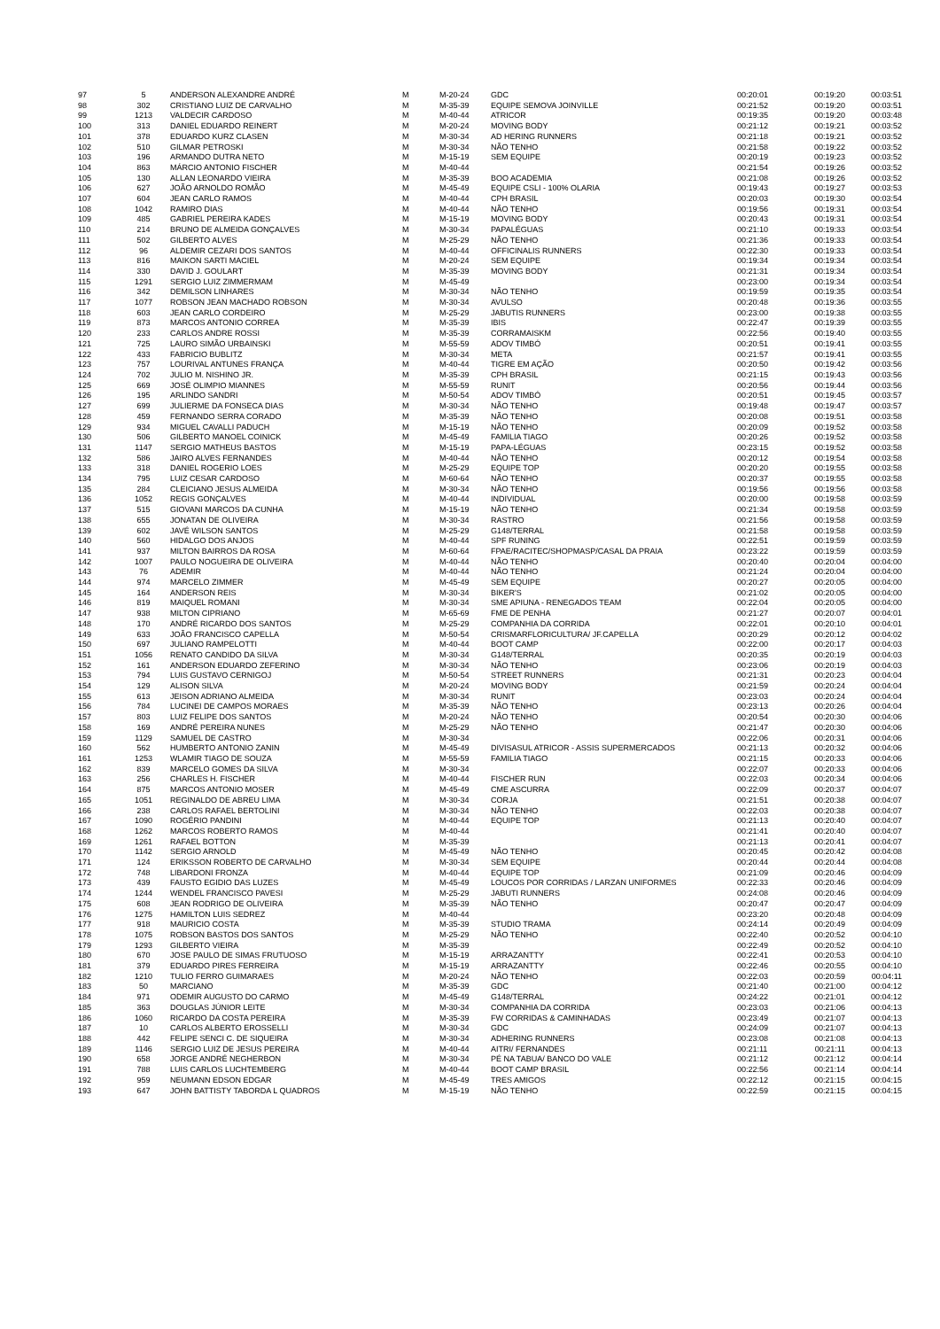| 97 | 5 | ANDERSON ALEXANDRE ANDRÉ | M | M-20-24 | GDC | 00:20:01 | 00:19:20 | 00:03:51 |
| 98 | 302 | CRISTIANO LUIZ DE CARVALHO | M | M-35-39 | EQUIPE SEMOVA JOINVILLE | 00:21:52 | 00:19:20 | 00:03:51 |
| 99 | 1213 | VALDECIR CARDOSO | M | M-40-44 | ATRICOR | 00:19:35 | 00:19:20 | 00:03:48 |
| 100 | 313 | DANIEL EDUARDO REINERT | M | M-20-24 | MOVING BODY | 00:21:12 | 00:19:21 | 00:03:52 |
| 101 | 378 | EDUARDO KURZ CLASEN | M | M-30-34 | AD HERING RUNNERS | 00:21:18 | 00:19:21 | 00:03:52 |
| 102 | 510 | GILMAR PETROSKI | M | M-30-34 | NÃO TENHO | 00:21:58 | 00:19:22 | 00:03:52 |
| 103 | 196 | ARMANDO DUTRA NETO | M | M-15-19 | SEM EQUIPE | 00:20:19 | 00:19:23 | 00:03:52 |
| 104 | 863 | MÁRCIO ANTONIO FISCHER | M | M-40-44 | | 00:21:54 | 00:19:26 | 00:03:52 |
| 105 | 130 | ALLAN LEONARDO VIEIRA | M | M-35-39 | BOO ACADEMIA | 00:21:08 | 00:19:26 | 00:03:52 |
| 106 | 627 | JOÃO ARNOLDO ROMÃO | M | M-45-49 | EQUIPE CSLI - 100% OLARIA | 00:19:43 | 00:19:27 | 00:03:53 |
| 107 | 604 | JEAN CARLO RAMOS | M | M-40-44 | CPH BRASIL | 00:20:03 | 00:19:30 | 00:03:54 |
| 108 | 1042 | RAMIRO DIAS | M | M-40-44 | NÃO TENHO | 00:19:56 | 00:19:31 | 00:03:54 |
| 109 | 485 | GABRIEL PEREIRA KADES | M | M-15-19 | MOVING BODY | 00:20:43 | 00:19:31 | 00:03:54 |
| 110 | 214 | BRUNO DE ALMEIDA GONÇALVES | M | M-30-34 | PAPALÉGUAS | 00:21:10 | 00:19:33 | 00:03:54 |
| 111 | 502 | GILBERTO ALVES | M | M-25-29 | NÃO TENHO | 00:21:36 | 00:19:33 | 00:03:54 |
| 112 | 96 | ALDEMIR CEZARI DOS SANTOS | M | M-40-44 | OFFICINALIS RUNNERS | 00:22:30 | 00:19:33 | 00:03:54 |
| 113 | 816 | MAIKON SARTI MACIEL | M | M-20-24 | SEM EQUIPE | 00:19:34 | 00:19:34 | 00:03:54 |
| 114 | 330 | DAVID J. GOULART | M | M-35-39 | MOVING BODY | 00:21:31 | 00:19:34 | 00:03:54 |
| 115 | 1291 | SERGIO LUIZ ZIMMERMAM | M | M-45-49 | | 00:23:00 | 00:19:34 | 00:03:54 |
| 116 | 342 | DEMILSON LINHARES | M | M-30-34 | NÃO TENHO | 00:19:59 | 00:19:35 | 00:03:54 |
| 117 | 1077 | ROBSON JEAN MACHADO ROBSON | M | M-30-34 | AVULSO | 00:20:48 | 00:19:36 | 00:03:55 |
| 118 | 603 | JEAN CARLO CORDEIRO | M | M-25-29 | JABUTIS RUNNERS | 00:23:00 | 00:19:38 | 00:03:55 |
| 119 | 873 | MARCOS ANTONIO CORREA | M | M-35-39 | IBIS | 00:22:47 | 00:19:39 | 00:03:55 |
| 120 | 233 | CARLOS ANDRE ROSSI | M | M-35-39 | CORRAMAISKM | 00:22:56 | 00:19:40 | 00:03:55 |
| 121 | 725 | LAURO SIMÃO URBAINSKI | M | M-55-59 | ADOV TIMBÓ | 00:20:51 | 00:19:41 | 00:03:55 |
| 122 | 433 | FABRICIO BUBLITZ | M | M-30-34 | META | 00:21:57 | 00:19:41 | 00:03:55 |
| 123 | 757 | LOURIVAL ANTUNES FRANÇA | M | M-40-44 | TIGRE EM AÇÃO | 00:20:50 | 00:19:42 | 00:03:56 |
| 124 | 702 | JULIO M. NISHINO JR. | M | M-35-39 | CPH BRASIL | 00:21:15 | 00:19:43 | 00:03:56 |
| 125 | 669 | JOSÉ OLIMPIO MIANNES | M | M-55-59 | RUNIT | 00:20:56 | 00:19:44 | 00:03:56 |
| 126 | 195 | ARLINDO SANDRI | M | M-50-54 | ADOV TIMBÓ | 00:20:51 | 00:19:45 | 00:03:57 |
| 127 | 699 | JULIERME DA FONSECA DIAS | M | M-30-34 | NÃO TENHO | 00:19:48 | 00:19:47 | 00:03:57 |
| 128 | 459 | FERNANDO SERRA CORADO | M | M-35-39 | NÃO TENHO | 00:20:08 | 00:19:51 | 00:03:58 |
| 129 | 934 | MIGUEL CAVALLI PADUCH | M | M-15-19 | NÃO TENHO | 00:20:09 | 00:19:52 | 00:03:58 |
| 130 | 506 | GILBERTO MANOEL COINICK | M | M-45-49 | FAMILIA TIAGO | 00:20:26 | 00:19:52 | 00:03:58 |
| 131 | 1147 | SERGIO MATHEUS BASTOS | M | M-15-19 | PAPA-LÉGUAS | 00:23:15 | 00:19:52 | 00:03:58 |
| 132 | 586 | JAIRO ALVES FERNANDES | M | M-40-44 | NÃO TENHO | 00:20:12 | 00:19:54 | 00:03:58 |
| 133 | 318 | DANIEL ROGERIO LOES | M | M-25-29 | EQUIPE TOP | 00:20:20 | 00:19:55 | 00:03:58 |
| 134 | 795 | LUIZ CESAR CARDOSO | M | M-60-64 | NÃO TENHO | 00:20:37 | 00:19:55 | 00:03:58 |
| 135 | 284 | CLEICIANO JESUS ALMEIDA | M | M-30-34 | NÃO TENHO | 00:19:56 | 00:19:56 | 00:03:58 |
| 136 | 1052 | REGIS GONÇALVES | M | M-40-44 | INDIVIDUAL | 00:20:00 | 00:19:58 | 00:03:59 |
| 137 | 515 | GIOVANI MARCOS DA CUNHA | M | M-15-19 | NÃO TENHO | 00:21:34 | 00:19:58 | 00:03:59 |
| 138 | 655 | JONATAN DE OLIVEIRA | M | M-30-34 | RASTRO | 00:21:56 | 00:19:58 | 00:03:59 |
| 139 | 602 | JAVÉ WILSON SANTOS | M | M-25-29 | G148/TERRAL | 00:21:58 | 00:19:58 | 00:03:59 |
| 140 | 560 | HIDALGO DOS ANJOS | M | M-40-44 | SPF RUNING | 00:22:51 | 00:19:59 | 00:03:59 |
| 141 | 937 | MILTON BAIRROS DA ROSA | M | M-60-64 | FPAE/RACITEC/SHOPMASP/CASAL DA PRAIA | 00:23:22 | 00:19:59 | 00:03:59 |
| 142 | 1007 | PAULO NOGUEIRA DE OLIVEIRA | M | M-40-44 | NÃO TENHO | 00:20:40 | 00:20:04 | 00:04:00 |
| 143 | 76 | ADEMIR | M | M-40-44 | NÃO TENHO | 00:21:24 | 00:20:04 | 00:04:00 |
| 144 | 974 | MARCELO ZIMMER | M | M-45-49 | SEM EQUIPE | 00:20:27 | 00:20:05 | 00:04:00 |
| 145 | 164 | ANDERSON REIS | M | M-30-34 | BIKER'S | 00:21:02 | 00:20:05 | 00:04:00 |
| 146 | 819 | MAIQUEL ROMANI | M | M-30-34 | SME APIUNA - RENEGADOS TEAM | 00:22:04 | 00:20:05 | 00:04:00 |
| 147 | 938 | MILTON CIPRIANO | M | M-65-69 | FME DE PENHA | 00:21:27 | 00:20:07 | 00:04:01 |
| 148 | 170 | ANDRÉ RICARDO DOS SANTOS | M | M-25-29 | COMPANHIA DA CORRIDA | 00:22:01 | 00:20:10 | 00:04:01 |
| 149 | 633 | JOÃO FRANCISCO CAPELLA | M | M-50-54 | CRISMARFLORICULTURA/ JF.CAPELLA | 00:20:29 | 00:20:12 | 00:04:02 |
| 150 | 697 | JULIANO RAMPELOTTI | M | M-40-44 | BOOT CAMP | 00:22:00 | 00:20:17 | 00:04:03 |
| 151 | 1056 | RENATO CANDIDO DA SILVA | M | M-30-34 | G148/TERRAL | 00:20:35 | 00:20:19 | 00:04:03 |
| 152 | 161 | ANDERSON EDUARDO ZEFERINO | M | M-30-34 | NÃO TENHO | 00:23:06 | 00:20:19 | 00:04:03 |
| 153 | 794 | LUIS GUSTAVO CERNIGOJ | M | M-50-54 | STREET RUNNERS | 00:21:31 | 00:20:23 | 00:04:04 |
| 154 | 129 | ALISON SILVA | M | M-20-24 | MOVING BODY | 00:21:59 | 00:20:24 | 00:04:04 |
| 155 | 613 | JEISON ADRIANO ALMEIDA | M | M-30-34 | RUNIT | 00:23:03 | 00:20:24 | 00:04:04 |
| 156 | 784 | LUCINEI DE CAMPOS MORAES | M | M-35-39 | NÃO TENHO | 00:23:13 | 00:20:26 | 00:04:04 |
| 157 | 803 | LUIZ FELIPE DOS SANTOS | M | M-20-24 | NÃO TENHO | 00:20:54 | 00:20:30 | 00:04:06 |
| 158 | 169 | ANDRÉ PEREIRA NUNES | M | M-25-29 | NÃO TENHO | 00:21:47 | 00:20:30 | 00:04:06 |
| 159 | 1129 | SAMUEL DE CASTRO | M | M-30-34 | | 00:22:06 | 00:20:31 | 00:04:06 |
| 160 | 562 | HUMBERTO ANTONIO ZANIN | M | M-45-49 | DIVISASUL ATRICOR - ASSIS SUPERMERCADOS | 00:21:13 | 00:20:32 | 00:04:06 |
| 161 | 1253 | WLAMIR TIAGO DE SOUZA | M | M-55-59 | FAMILIA TIAGO | 00:21:15 | 00:20:33 | 00:04:06 |
| 162 | 839 | MARCELO GOMES DA SILVA | M | M-30-34 | | 00:22:07 | 00:20:33 | 00:04:06 |
| 163 | 256 | CHARLES H. FISCHER | M | M-40-44 | FISCHER RUN | 00:22:03 | 00:20:34 | 00:04:06 |
| 164 | 875 | MARCOS ANTONIO MOSER | M | M-45-49 | CME ASCURRA | 00:22:09 | 00:20:37 | 00:04:07 |
| 165 | 1051 | REGINALDO DE ABREU LIMA | M | M-30-34 | CORJA | 00:21:51 | 00:20:38 | 00:04:07 |
| 166 | 238 | CARLOS RAFAEL BERTOLINI | M | M-30-34 | NÃO TENHO | 00:22:03 | 00:20:38 | 00:04:07 |
| 167 | 1090 | ROGÉRIO PANDINI | M | M-40-44 | EQUIPE TOP | 00:21:13 | 00:20:40 | 00:04:07 |
| 168 | 1262 | MARCOS ROBERTO RAMOS | M | M-40-44 | | 00:21:41 | 00:20:40 | 00:04:07 |
| 169 | 1261 | RAFAEL BOTTON | M | M-35-39 | | 00:21:13 | 00:20:41 | 00:04:07 |
| 170 | 1142 | SERGIO ARNOLD | M | M-45-49 | NÃO TENHO | 00:20:45 | 00:20:42 | 00:04:08 |
| 171 | 124 | ERIKSSON ROBERTO DE CARVALHO | M | M-30-34 | SEM EQUIPE | 00:20:44 | 00:20:44 | 00:04:08 |
| 172 | 748 | LIBARDONI FRONZA | M | M-40-44 | EQUIPE TOP | 00:21:09 | 00:20:46 | 00:04:09 |
| 173 | 439 | FAUSTO EGIDIO DAS LUZES | M | M-45-49 | LOUCOS POR CORRIDAS / LARZAN UNIFORMES | 00:22:33 | 00:20:46 | 00:04:09 |
| 174 | 1244 | WENDEL FRANCISCO PAVESI | M | M-25-29 | JABUTI RUNNERS | 00:24:08 | 00:20:46 | 00:04:09 |
| 175 | 608 | JEAN RODRIGO DE OLIVEIRA | M | M-35-39 | NÃO TENHO | 00:20:47 | 00:20:47 | 00:04:09 |
| 176 | 1275 | HAMILTON LUIS SEDREZ | M | M-40-44 | | 00:23:20 | 00:20:48 | 00:04:09 |
| 177 | 918 | MAURICIO COSTA | M | M-35-39 | STUDIO TRAMA | 00:24:14 | 00:20:49 | 00:04:09 |
| 178 | 1075 | ROBSON BASTOS DOS SANTOS | M | M-25-29 | NÃO TENHO | 00:22:40 | 00:20:52 | 00:04:10 |
| 179 | 1293 | GILBERTO VIEIRA | M | M-35-39 | | 00:22:49 | 00:20:52 | 00:04:10 |
| 180 | 670 | JOSE PAULO DE SIMAS FRUTUOSO | M | M-15-19 | ARRAZANTTY | 00:22:41 | 00:20:53 | 00:04:10 |
| 181 | 379 | EDUARDO PIRES FERREIRA | M | M-15-19 | ARRAZANTTY | 00:22:46 | 00:20:55 | 00:04:10 |
| 182 | 1210 | TULIO FERRO GUIMARAES | M | M-20-24 | NÃO TENHO | 00:22:03 | 00:20:59 | 00:04:11 |
| 183 | 50 | MARCIANO | M | M-35-39 | GDC | 00:21:40 | 00:21:00 | 00:04:12 |
| 184 | 971 | ODEMIR AUGUSTO DO CARMO | M | M-45-49 | G148/TERRAL | 00:24:22 | 00:21:01 | 00:04:12 |
| 185 | 363 | DOUGLAS JÚNIOR LEITE | M | M-30-34 | COMPANHIA DA CORRIDA | 00:23:03 | 00:21:06 | 00:04:13 |
| 186 | 1060 | RICARDO DA COSTA PEREIRA | M | M-35-39 | FW CORRIDAS & CAMINHADAS | 00:23:49 | 00:21:07 | 00:04:13 |
| 187 | 10 | CARLOS ALBERTO EROSSELLI | M | M-30-34 | GDC | 00:24:09 | 00:21:07 | 00:04:13 |
| 188 | 442 | FELIPE SENCI C. DE SIQUEIRA | M | M-30-34 | ADHERING RUNNERS | 00:23:08 | 00:21:08 | 00:04:13 |
| 189 | 1146 | SERGIO LUIZ DE JESUS PEREIRA | M | M-40-44 | AITRI/ FERNANDES | 00:21:11 | 00:21:11 | 00:04:13 |
| 190 | 658 | JORGE ANDRÉ NEGHERBON | M | M-30-34 | PÉ NA TABUA/ BANCO DO VALE | 00:21:12 | 00:21:12 | 00:04:14 |
| 191 | 788 | LUIS CARLOS LUCHTEMBERG | M | M-40-44 | BOOT CAMP BRASIL | 00:22:56 | 00:21:14 | 00:04:14 |
| 192 | 959 | NEUMANN EDSON EDGAR | M | M-45-49 | TRES AMIGOS | 00:22:12 | 00:21:15 | 00:04:15 |
| 193 | 647 | JOHN BATTISTY TABORDA L QUADROS | M | M-15-19 | NÃO TENHO | 00:22:59 | 00:21:15 | 00:04:15 |